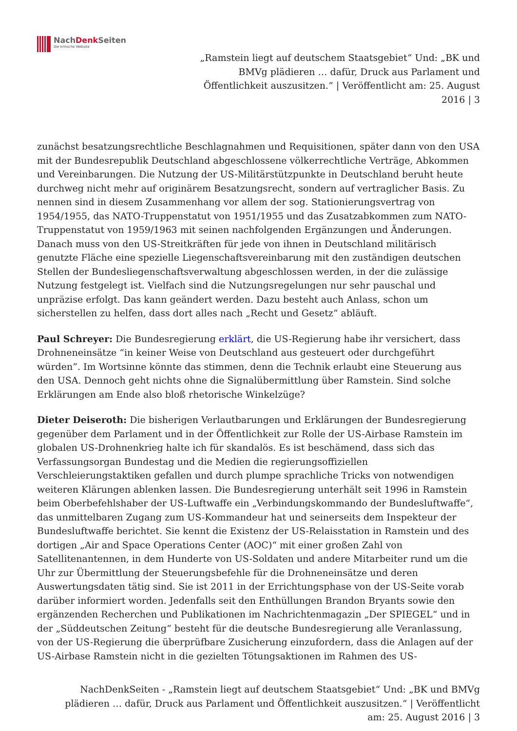NachDenk Seiten
Die kritische Website
„Ramstein liegt auf deutschem Staatsgebiet“ Und: „BK und BMVg plädieren … dafür, Druck aus Parlament und Öffentlichkeit auszusitzen.“ | Veröffentlicht am: 25. August 2016 | 3
zunächst besatzungsrechtliche Beschlagnahmen und Requisitionen, später dann von den USA mit der Bundesrepublik Deutschland abgeschlossene völkerrechtliche Verträge, Abkommen und Vereinbarungen. Die Nutzung der US-Militärstützpunkte in Deutschland beruht heute durchweg nicht mehr auf originärem Besatzungsrecht, sondern auf vertraglicher Basis. Zu nennen sind in diesem Zusammenhang vor allem der sog. Stationierungsvertrag von 1954/1955, das NATO-Truppenstatut von 1951/1955 und das Zusatzabkommen zum NATO-Truppenstatut von 1959/1963 mit seinen nachfolgenden Ergänzungen und Änderungen. Danach muss von den US-Streitkräften für jede von ihnen in Deutschland militärisch genutzte Fläche eine spezielle Liegenschaftsvereinbarung mit den zuständigen deutschen Stellen der Bundesliegenschaftsverwaltung abgeschlossen werden, in der die zulässige Nutzung festgelegt ist. Vielfach sind die Nutzungsregelungen nur sehr pauschal und unpräzise erfolgt. Das kann geändert werden. Dazu besteht auch Anlass, schon um sicherstellen zu helfen, dass dort alles nach „Recht und Gesetz“ abläuft.
Paul Schreyer: Die Bundesregierung erklärt, die US-Regierung habe ihr versichert, dass Drohneneinsätze “in keiner Weise von Deutschland aus gesteuert oder durchgeführt würden”. Im Wortsinne könnte das stimmen, denn die Technik erlaubt eine Steuerung aus den USA. Dennoch geht nichts ohne die Signalübermittlung über Ramstein. Sind solche Erklärungen am Ende also bloß rhetorische Winkelzüge?
Dieter Deiseroth: Die bisherigen Verlautbarungen und Erklärungen der Bundesregierung gegenüber dem Parlament und in der Öffentlichkeit zur Rolle der US-Airbase Ramstein im globalen US-Drohnenkrieg halte ich für skandalös. Es ist beschämend, dass sich das Verfassungsorgan Bundestag und die Medien die regierungsoffiziellen Verschleierungstaktiken gefallen und durch plumpe sprachliche Tricks von notwendigen weiteren Klärungen ablenken lassen. Die Bundesregierung unterhält seit 1996 in Ramstein beim Oberbefehlshaber der US-Luftwaffe ein „Verbindungskommando der Bundesluftwaffe“, das unmittelbaren Zugang zum US-Kommandeur hat und seinerseits dem Inspekteur der Bundesluftwaffe berichtet. Sie kennt die Existenz der US-Relaisstation in Ramstein und des dortigen „Air and Space Operations Center (AOC)“ mit einer großen Zahl von Satellitenantennen, in dem Hunderte von US-Soldaten und andere Mitarbeiter rund um die Uhr zur Übermittlung der Steuerungsbefehle für die Drohneneinsätze und deren Auswertungsdaten tätig sind. Sie ist 2011 in der Errichtungsphase von der US-Seite vorab darüber informiert worden. Jedenfalls seit den Enthüllungen Brandon Bryants sowie den ergänzenden Recherchen und Publikationen im Nachrichtenmagazin „Der SPIEGEL“ und in der „Süddeutschen Zeitung“ besteht für die deutsche Bundesregierung alle Veranlassung, von der US-Regierung die überprüfbare Zusicherung einzufordern, dass die Anlagen auf der US-Airbase Ramstein nicht in die gezielten Tötungsaktionen im Rahmen des US-
NachDenkSeiten - „Ramstein liegt auf deutschem Staatsgebiet“ Und: „BK und BMVg plädieren … dafür, Druck aus Parlament und Öffentlichkeit auszusitzen.“ | Veröffentlicht am: 25. August 2016 | 3